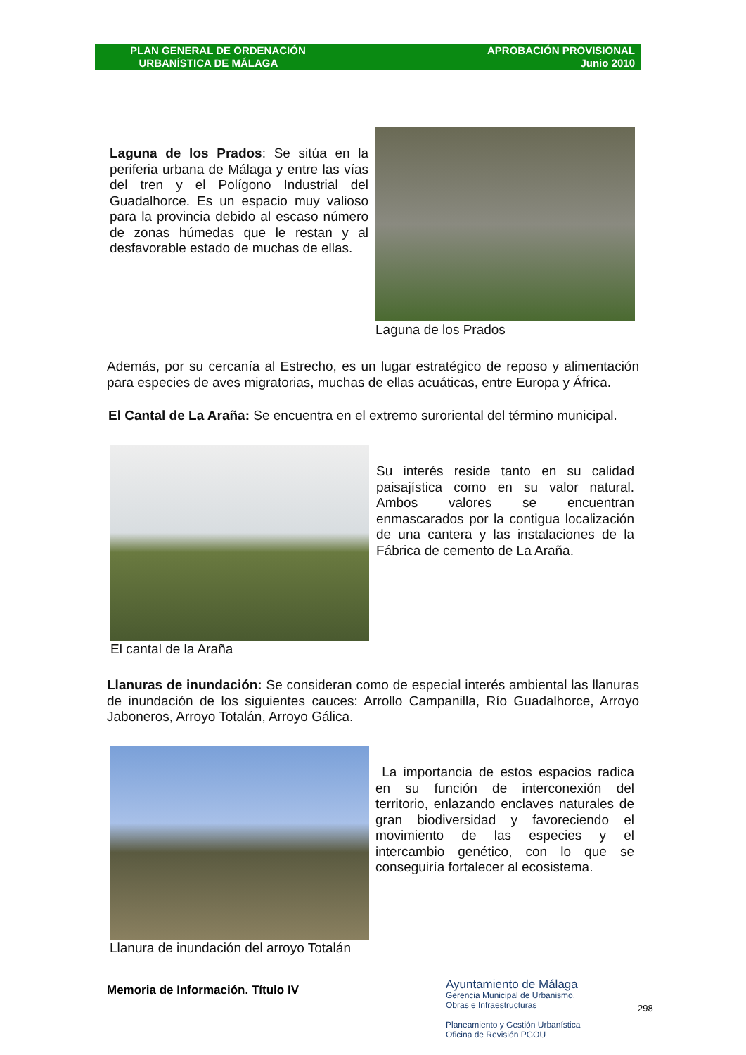PLAN GENERAL DE ORDENACIÓN
URBANÍSTICA DE MÁLAGA
APROBACIÓN PROVISIONAL
Junio 2010
Laguna de los Prados: Se sitúa en la periferia urbana de Málaga y entre las vías del tren y el Polígono Industrial del Guadalhorce. Es un espacio muy valioso para la provincia debido al escaso número de zonas húmedas que le restan y al desfavorable estado de muchas de ellas.
Laguna de los Prados
Además, por su cercanía al Estrecho, es un lugar estratégico de reposo y alimentación para especies de aves migratorias, muchas de ellas acuáticas, entre Europa y África.
El Cantal de La Araña: Se encuentra en el extremo suroriental del término municipal.
El cantal de la Araña
Su interés reside tanto en su calidad paisajística como en su valor natural. Ambos valores se encuentran enmascarados por la contigua localización de una cantera y las instalaciones de la Fábrica de cemento de La Araña.
Llanuras de inundación: Se consideran como de especial interés ambiental las llanuras de inundación de los siguientes cauces: Arrollo Campanilla, Río Guadalhorce, Arroyo Jaboneros, Arroyo Totalán, Arroyo Gálica.
Llanura de inundación del arroyo Totalán
La importancia de estos espacios radica en su función de interconexión del territorio, enlazando enclaves naturales de gran biodiversidad y favoreciendo el movimiento de las especies y el intercambio genético, con lo que se conseguiría fortalecer al ecosistema.
Memoria de Información. Título IV
Ayuntamiento de Málaga
Gerencia Municipal de Urbanismo,
Obras e Infraestructuras
Planeamiento y Gestión Urbanística
Oficina de Revisión PGOU
298